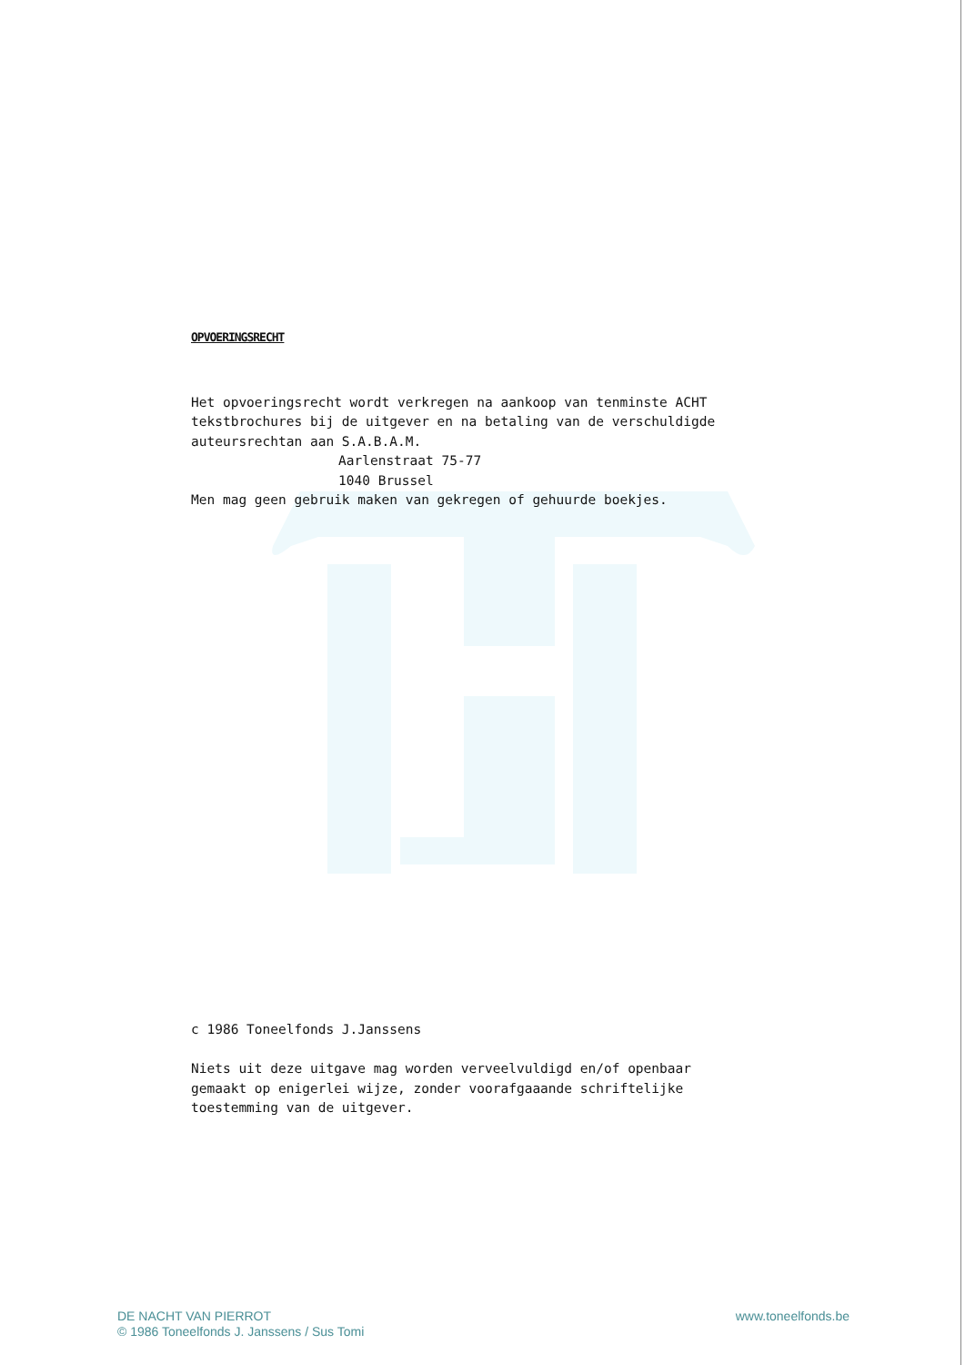OPVOERINGSRECHT
Het opvoeringsrecht wordt verkregen na aankoop van tenminste ACHT tekstbrochures bij de uitgever en na betaling van de verschuldigde auteursrechtan aan S.A.B.A.M.
Aarlenstraat 75-77
1040 Brussel
Men mag geen gebruik maken van gekregen of gehuurde boekjes.
c 1986 Toneelfonds J.Janssens
Niets uit deze uitgave mag worden verveelvuldigd en/of openbaar gemaakt op enigerlei wijze, zonder voorafgaaande schriftelijke toestemming van de uitgever.
DE NACHT VAN PIERROT
© 1986 Toneelfonds J. Janssens / Sus Tomi
www.toneelfonds.be